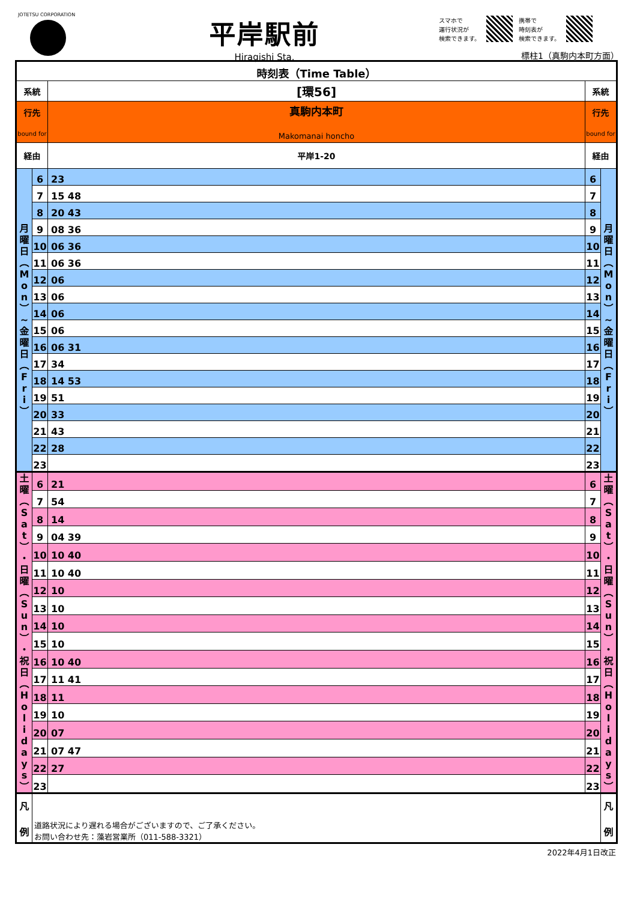JOTETSU CORPORATION
平岸駅前
Hiragishi Sta.
スマホで
運行状況が
検索できます。
携帯で
時刻表が
検索できます。
標柱1（真駒内本町方面）
| 時刻表（Time Table） | | | | |
| --- | --- | --- | --- | --- |
| 系統 | | [環56] | 系統 | |
| 行先 bound for | | 真駒内本町 Makomanai honcho | 行先 bound for | |
| 経由 | | 平岸1-20 | 経由 | |
| 月 曜 日 ︵ M o n ︶ ~ 金 曜 日 ︵ F r i ︶ | 6 | 23 | 6 | 月 曜 日 ︵ M o n ︶ ~ 金 曜 日 ︵ F r i ︶ |
| | 7 | 15 48 | 7 | |
| | 8 | 20 43 | 8 | |
| | 9 | 08 36 | 9 | |
| | 10 | 06 36 | 10 | |
| | 11 | 06 36 | 11 | |
| | 12 | 06 | 12 | |
| | 13 | 06 | 13 | |
| | 14 | 06 | 14 | |
| | 15 | 06 | 15 | |
| | 16 | 06 31 | 16 | |
| | 17 | 34 | 17 | |
| | 18 | 14 53 | 18 | |
| | 19 | 51 | 19 | |
| | 20 | 33 | 20 | |
| | 21 | 43 | 21 | |
| | 22 | 28 | 22 | |
| | 23 | | 23 | |
| 土 曜 ︵ S a t ︶ ・ 日 曜 ︵ S u n ︶ ・ 祝 日 ︵ H o l i d a y s ︶ | 6 | 21 | 6 | 土 曜 ︵ S a t ︶ ・ 日 曜 ︵ S u n ︶ ・ 祝 日 ︵ H o l i d a y s ︶ |
| | 7 | 54 | 7 | |
| | 8 | 14 | 8 | |
| | 9 | 04 39 | 9 | |
| | 10 | 10 40 | 10 | |
| | 11 | 10 40 | 11 | |
| | 12 | 10 | 12 | |
| | 13 | 10 | 13 | |
| | 14 | 10 | 14 | |
| | 15 | 10 | 15 | |
| | 16 | 10 40 | 16 | |
| | 17 | 11 41 | 17 | |
| | 18 | 11 | 18 | |
| | 19 | 10 | 19 | |
| | 20 | 07 | 20 | |
| | 21 | 07 47 | 21 | |
| | 22 | 27 | 22 | |
| | 23 | | 23 | |
| 凡 例 | 道路状況により遅れる場合がございますので、ご了承ください。 お問い合わせ先：藻岩営業所（011-588-3321） | | | 凡 例 |
2022年4月1日改正